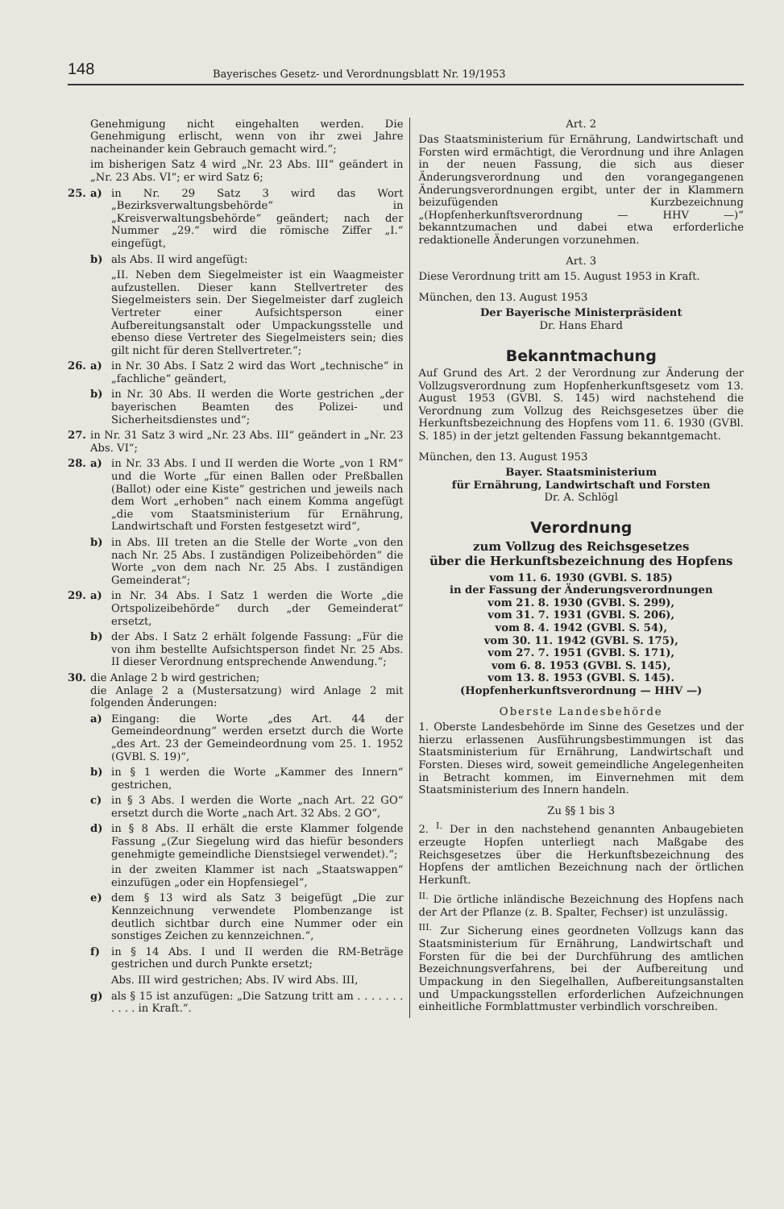148
Bayerisches Gesetz- und Verordnungsblatt Nr. 19/1953
Genehmigung nicht eingehalten werden. Die Genehmigung erlischt, wenn von ihr zwei Jahre nacheinander kein Gebrauch gemacht wird.“;
im bisherigen Satz 4 wird „Nr. 23 Abs. III“ geändert in „Nr. 23 Abs. VI“; er wird Satz 6;
25. a) in Nr. 29 Satz 3 wird das Wort „Bezirksverwaltungsbehörde“ in „Kreisverwaltungsbehörde“ geändert; nach der Nummer „29.“ wird die römische Ziffer „I.“ eingefügt,
b) als Abs. II wird angefügt:
„II. Neben dem Siegelmeister ist ein Waagmeister aufzustellen. Dieser kann Stellvertreter des Siegelmeisters sein. Der Siegelmeister darf zugleich Vertreter einer Aufsichtsperson einer Aufbereitungsanstalt oder Umpackungsstelle und ebenso diese Vertreter des Siegelmeisters sein; dies gilt nicht für deren Stellvertreter.“;
26. a) in Nr. 30 Abs. I Satz 2 wird das Wort „technische“ in „fachliche“ geändert,
b) in Nr. 30 Abs. II werden die Worte gestrichen „der bayerischen Beamten des Polizei- und Sicherheitsdienstes und“;
27. in Nr. 31 Satz 3 wird „Nr. 23 Abs. III“ geändert in „Nr. 23 Abs. VI“;
28. a) in Nr. 33 Abs. I und II werden die Worte „von 1 RM“ und die Worte „für einen Ballen oder Preßballen (Ballot) oder eine Kiste“ gestrichen und jeweils nach dem Wort „erhoben“ nach einem Komma angefügt „die vom Staatsministerium für Ernährung, Landwirtschaft und Forsten festgesetzt wird“,
b) in Abs. III treten an die Stelle der Worte „von den nach Nr. 25 Abs. I zuständigen Polizeibehörden“ die Worte „von dem nach Nr. 25 Abs. I zuständigen Gemeinderat“;
29. a) in Nr. 34 Abs. I Satz 1 werden die Worte „die Ortspolizeibehörde“ durch „der Gemeinderat“ ersetzt,
b) der Abs. I Satz 2 erhält folgende Fassung: „Für die von ihm bestellte Aufsichtsperson findet Nr. 25 Abs. II dieser Verordnung entsprechende Anwendung.“;
30. die Anlage 2 b wird gestrichen;
die Anlage 2 a (Mustersatzung) wird Anlage 2 mit folgenden Änderungen:
a) Eingang: die Worte „des Art. 44 der Gemeindeordnung“ werden ersetzt durch die Worte „des Art. 23 der Gemeindeordnung vom 25. 1. 1952 (GVBl. S. 19)“,
b) in § 1 werden die Worte „Kammer des Innern“ gestrichen,
c) in § 3 Abs. I werden die Worte „nach Art. 22 GO“ ersetzt durch die Worte „nach Art. 32 Abs. 2 GO“,
d) in § 8 Abs. II erhält die erste Klammer folgende Fassung „(Zur Siegelung wird das hiefür besonders genehmigte gemeindliche Dienstsiegel verwendet).“;
in der zweiten Klammer ist nach „Staatswappen“ einzufügen „oder ein Hopfensiegel“,
e) dem § 13 wird als Satz 3 beigefügt „Die zur Kennzeichnung verwendete Plombenzange ist deutlich sichtbar durch eine Nummer oder ein sonstiges Zeichen zu kennzeichnen.“,
f) in § 14 Abs. I und II werden die RM-Beträge gestrichen und durch Punkte ersetzt;
Abs. III wird gestrichen; Abs. IV wird Abs. III,
g) als § 15 ist anzufügen: „Die Satzung tritt am . . . . . . . . . . . in Kraft.“.
Art. 2
Das Staatsministerium für Ernährung, Landwirtschaft und Forsten wird ermächtigt, die Verordnung und ihre Anlagen in der neuen Fassung, die sich aus dieser Änderungsverordnung und den vorangegangenen Änderungsverordnungen ergibt, unter der in Klammern beizufügenden Kurzbezeichnung „(Hopfenherkunftsverordnung — HHV —)“ bekanntzumachen und dabei etwa erforderliche redaktionelle Änderungen vorzunehmen.
Art. 3
Diese Verordnung tritt am 15. August 1953 in Kraft.
München, den 13. August 1953
Der Bayerische Ministerpräsident
Dr. Hans Ehard
Bekanntmachung
Auf Grund des Art. 2 der Verordnung zur Änderung der Vollzugsverordnung zum Hopfenherkunftsgesetz vom 13. August 1953 (GVBl. S. 145) wird nachstehend die Verordnung zum Vollzug des Reichsgesetzes über die Herkunftsbezeichnung des Hopfens vom 11. 6. 1930 (GVBl. S. 185) in der jetzt geltenden Fassung bekanntgemacht.
München, den 13. August 1953
Bayer. Staatsministerium
für Ernährung, Landwirtschaft und Forsten
Dr. A. Schlögl
Verordnung
zum Vollzug des Reichsgesetzes
über die Herkunftsbezeichnung des Hopfens
vom 11. 6. 1930 (GVBl. S. 185)
in der Fassung der Änderungsverordnungen
vom 21. 8. 1930 (GVBl. S. 299),
vom 31. 7. 1931 (GVBl. S. 206),
vom 8. 4. 1942 (GVBl. S. 54),
vom 30. 11. 1942 (GVBl. S. 175),
vom 27. 7. 1951 (GVBl. S. 171),
vom 6. 8. 1953 (GVBl. S. 145),
vom 13. 8. 1953 (GVBl. S. 145).
(Hopfenherkunftsverordnung — HHV —)
Oberste Landesbehörde
1. Oberste Landesbehörde im Sinne des Gesetzes und der hierzu erlassenen Ausführungsbestimmungen ist das Staatsministerium für Ernährung, Landwirtschaft und Forsten. Dieses wird, soweit gemeindliche Angelegenheiten in Betracht kommen, im Einvernehmen mit dem Staatsministerium des Innern handeln.
Zu §§ 1 bis 3
2. <sup>I.</sup> Der in den nachstehend genannten Anbaugebieten erzeugte Hopfen unterliegt nach Maßgabe des Reichsgesetzes über die Herkunftsbezeichnung des Hopfens der amtlichen Bezeichnung nach der örtlichen Herkunft.
<sup>II.</sup> Die örtliche inländische Bezeichnung des Hopfens nach der Art der Pflanze (z. B. Spalter, Fechser) ist unzulässig.
<sup>III.</sup> Zur Sicherung eines geordneten Vollzugs kann das Staatsministerium für Ernährung, Landwirtschaft und Forsten für die bei der Durchführung des amtlichen Bezeichnungsverfahrens, bei der Aufbereitung und Umpackung in den Siegelhallen, Aufbereitungsanstalten und Umpackungsstellen erforderlichen Aufzeichnungen einheitliche Formblattmuster verbindlich vorschreiben.